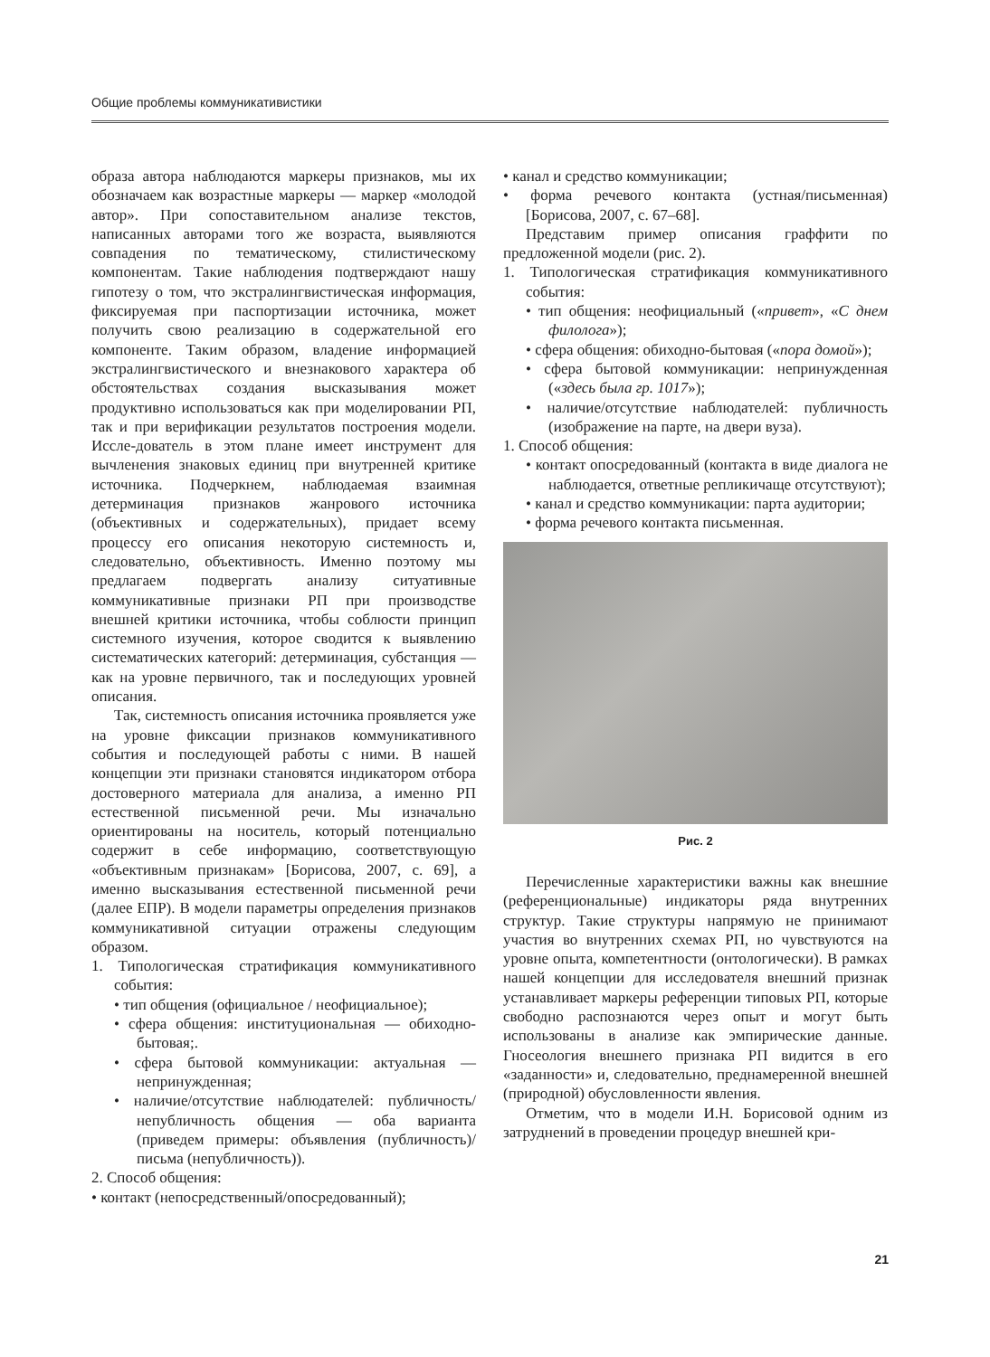Общие проблемы коммуникативистики
образа автора наблюдаются маркеры признаков, мы их обозначаем как возрастные маркеры — маркер «молодой автор». При сопоставительном анализе текстов, написанных авторами того же возраста, выявляются совпадения по тематическому, стилистическому компонентам. Такие наблюдения подтверждают нашу гипотезу о том, что экстралингвистическая информация, фиксируемая при паспортизации источника, может получить свою реализацию в содержательной его компоненте. Таким образом, владение информацией экстралингвистического и внезнакового характера об обстоятельствах создания высказывания может продуктивно использоваться как при моделировании РП, так и при верификации результатов построения модели. Иссле-дователь в этом плане имеет инструмент для вычленения знаковых единиц при внутренней критике источника. Подчеркнем, наблюдаемая взаимная детерминация признаков жанрового источника (объективных и содержательных), придает всему процессу его описания некоторую системность и, следовательно, объективность. Именно поэтому мы предлагаем подвергать анализу ситуативные коммуникативные признаки РП при производстве внешней критики источника, чтобы соблюсти принцип системного изучения, которое сводится к выявлению систематических категорий: детерминация, субстанция — как на уровне первичного, так и последующих уровней описания.
Так, системность описания источника проявляется уже на уровне фиксации признаков коммуникативного события и последующей работы с ними. В нашей концепции эти признаки становятся индикатором отбора достоверного материала для анализа, а именно РП естественной письменной речи. Мы изначально ориентированы на носитель, который потенциально содержит в себе информацию, соответствующую «объективным признакам» [Борисова, 2007, с. 69], а именно высказывания естественной письменной речи (далее ЕПР). В модели параметры определения признаков коммуникативной ситуации отражены следующим образом.
1. Типологическая стратификация коммуникативного события:
• тип общения (официальное / неофициальное);
• сфера общения: институциональная — обиходно-бытовая;.
• сфера бытовой коммуникации: актуальная — непринужденная;
• наличие/отсутствие наблюдателей: публичность/ непубличность общения — оба варианта (приведем примеры: объявления (публичность)/ письма (непубличность)).
2. Способ общения:
• контакт (непосредственный/опосредованный);
• канал и средство коммуникации;
• форма речевого контакта (устная/письменная) [Борисова, 2007, с. 67–68].
Представим пример описания граффити по предложенной модели (рис. 2).
1. Типологическая стратификация коммуникативного события:
• тип общения: неофициальный («привет», «С днем филолога»);
• сфера общения: обиходно-бытовая («пора домой»);
• сфера бытовой коммуникации: непринужденная («здесь была гр. 1017»);
• наличие/отсутствие наблюдателей: публичность (изображение на парте, на двери вуза).
1. Способ общения:
• контакт опосредованный (контакта в виде диалога не наблюдается, ответные репликичаще отсутствуют);
• канал и средство коммуникации: парта аудитории;
• форма речевого контакта письменная.
Рис. 2
Перечисленные характеристики важны как внешние (референциональные) индикаторы ряда внутренних структур. Такие структуры напрямую не принимают участия во внутренних схемах РП, но чувствуются на уровне опыта, компетентности (онтологически). В рамках нашей концепции для исследователя внешний признак устанавливает маркеры референции типовых РП, которые свободно распознаются через опыт и могут быть использованы в анализе как эмпирические данные. Гносеология внешнего признака РП видится в его «заданности» и, следовательно, преднамеренной внешней (природной) обусловленности явления.
Отметим, что в модели И.Н. Борисовой одним из затруднений в проведении процедур внешней кри-
21